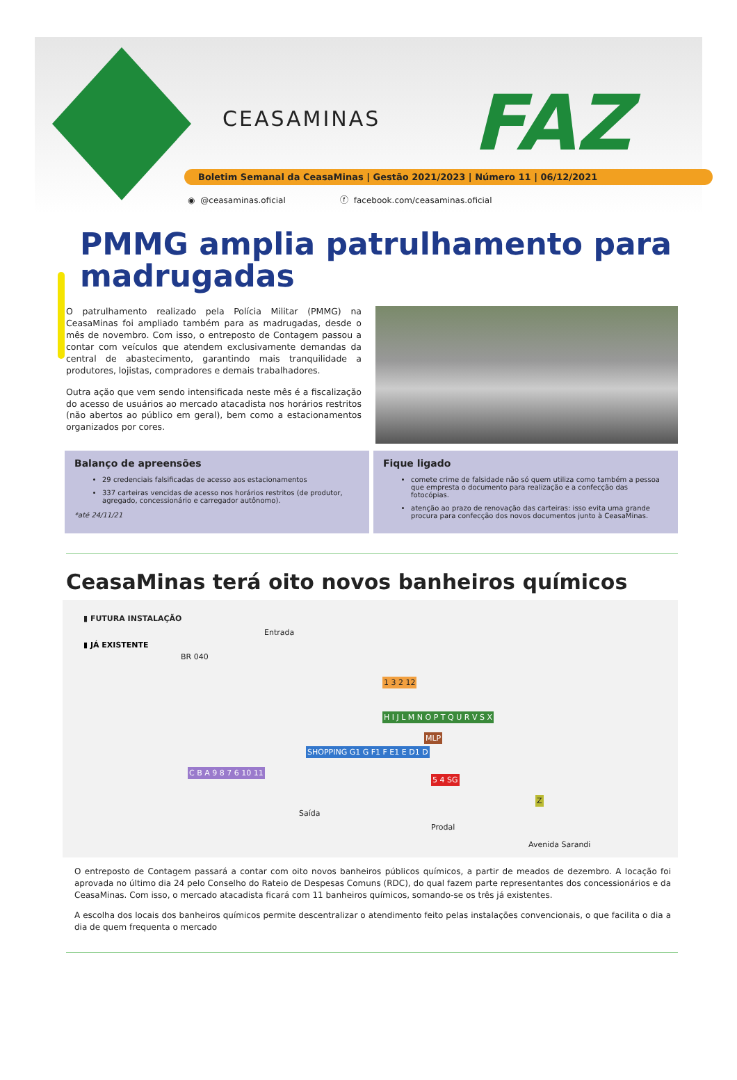CEASAMINAS FAZ
Boletim Semanal da CeasaMinas | Gestão 2021/2023 | Número 11 | 06/12/2021
◉ @ceasaminas.oficial ⓕ facebook.com/ceasaminas.oficial
PMMG amplia patrulhamento para madrugadas
O patrulhamento realizado pela Polícia Militar (PMMG) na CeasaMinas foi ampliado também para as madrugadas, desde o mês de novembro. Com isso, o entreposto de Contagem passou a contar com veículos que atendem exclusivamente demandas da central de abastecimento, garantindo mais tranquilidade a produtores, lojistas, compradores e demais trabalhadores.
Outra ação que vem sendo intensificada neste mês é a fiscalização do acesso de usuários ao mercado atacadista nos horários restritos (não abertos ao público em geral), bem como a estacionamentos organizados por cores.
Balanço de apreensões
29 credenciais falsificadas de acesso aos estacionamentos
337 carteiras vencidas de acesso nos horários restritos (de produtor, agregado, concessionário e carregador autônomo).
*até 24/11/21
Fique ligado
comete crime de falsidade não só quem utiliza como também a pessoa que empresta o documento para realização e a confecção das fotocópias.
atenção ao prazo de renovação das carteiras: isso evita uma grande procura para confecção dos novos documentos junto à CeasaMinas.
CeasaMinas terá oito novos banheiros químicos
▮ FUTURA INSTALAÇÃO
▮ JÁ EXISTENTE
BR 040
Entrada
SHOPPING G1 G F1 F E1 E D1 D
1 3 2 12
H I J L M N O P T Q U R V S X
MLP
C B A 9 8 7 6 10 11
5 4 SG
Saída
Prodal
Avenida Sarandi
Z
O entreposto de Contagem passará a contar com oito novos banheiros públicos químicos, a partir de meados de dezembro. A locação foi aprovada no último dia 24 pelo Conselho do Rateio de Despesas Comuns (RDC), do qual fazem parte representantes dos concessionários e da CeasaMinas. Com isso, o mercado atacadista ficará com 11 banheiros químicos, somando-se os três já existentes.
A escolha dos locais dos banheiros químicos permite descentralizar o atendimento feito pelas instalações convencionais, o que facilita o dia a dia de quem frequenta o mercado